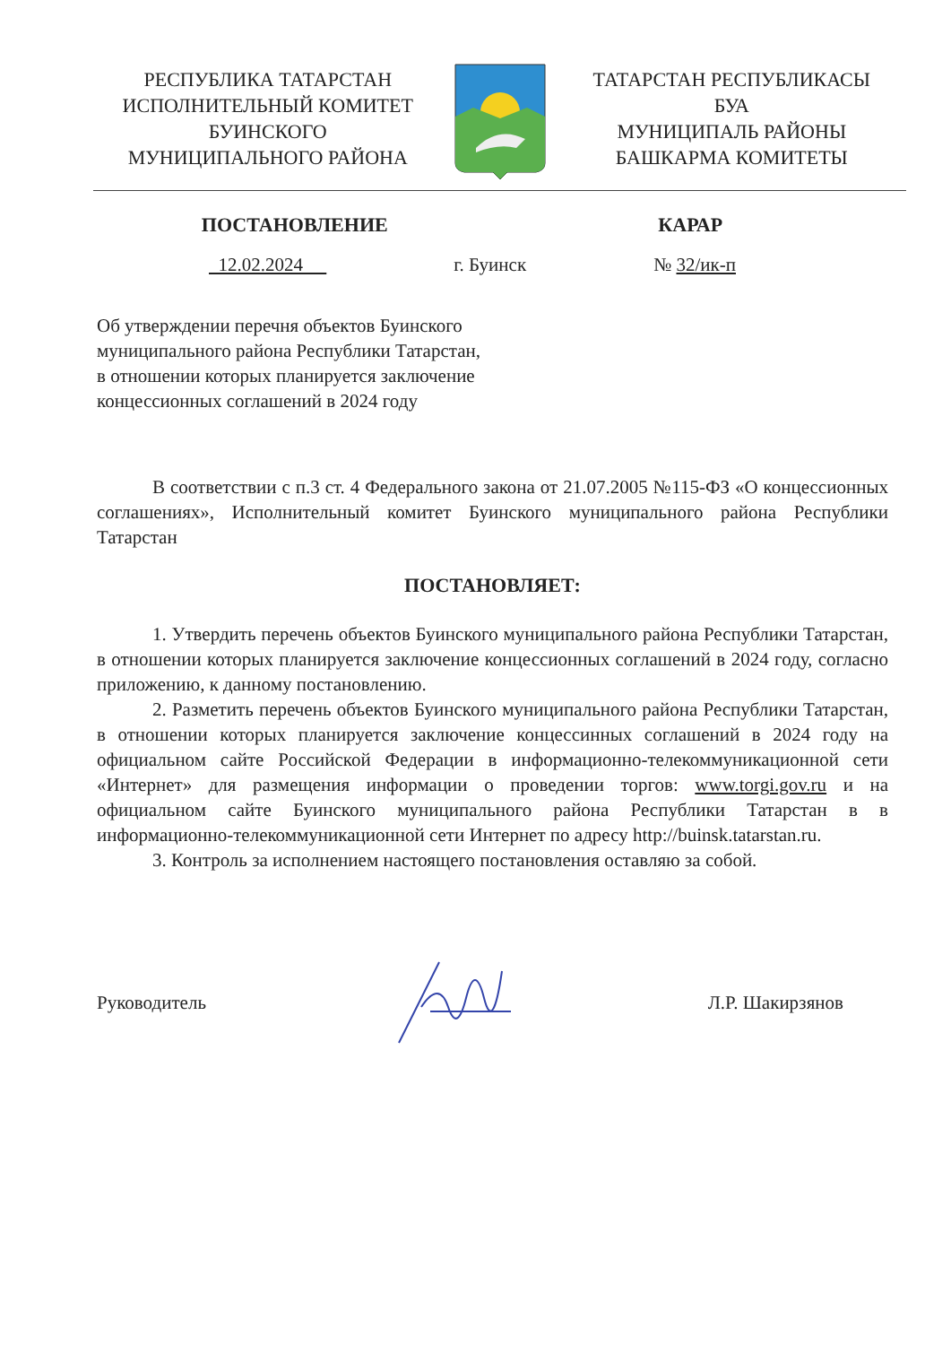РЕСПУБЛИКА ТАТАРСТАН
ИСПОЛНИТЕЛЬНЫЙ КОМИТЕТ
БУИНСКОГО
МУНИЦИПАЛЬНОГО РАЙОНА
ТАТАРСТАН РЕСПУБЛИКАСЫ
БУА
МУНИЦИПАЛЬ РАЙОНЫ
БАШКАРМА КОМИТЕТЫ
ПОСТАНОВЛЕНИЕ КАРАР
12.02.2024 г. Буинск № 32/ик-п
Об утверждении перечня объектов Буинского муниципального района Республики Татарстан, в отношении которых планируется заключение концессионных соглашений в 2024 году
В соответствии с п.3 ст. 4 Федерального закона от 21.07.2005 №115-ФЗ «О концессионных соглашениях», Исполнительный комитет Буинского муниципального района Республики Татарстан
ПОСТАНОВЛЯЕТ:
1. Утвердить перечень объектов Буинского муниципального района Республики Татарстан, в отношении которых планируется заключение концессионных соглашений в 2024 году, согласно приложению, к данному постановлению.
2. Разметить перечень объектов Буинского муниципального района Республики Татарстан, в отношении которых планируется заключение концессинных соглашений в 2024 году на официальном сайте Российской Федерации в информационно-телекоммуникационной сети «Интернет» для размещения информации о проведении торгов: www.torgi.gov.ru и на официальном сайте Буинского муниципального района Республики Татарстан в в информационно-телекоммуникационной сети Интернет по адресу http://buinsk.tatarstan.ru.
3. Контроль за исполнением настоящего постановления оставляю за собой.
Руководитель Л.Р. Шакирзянов